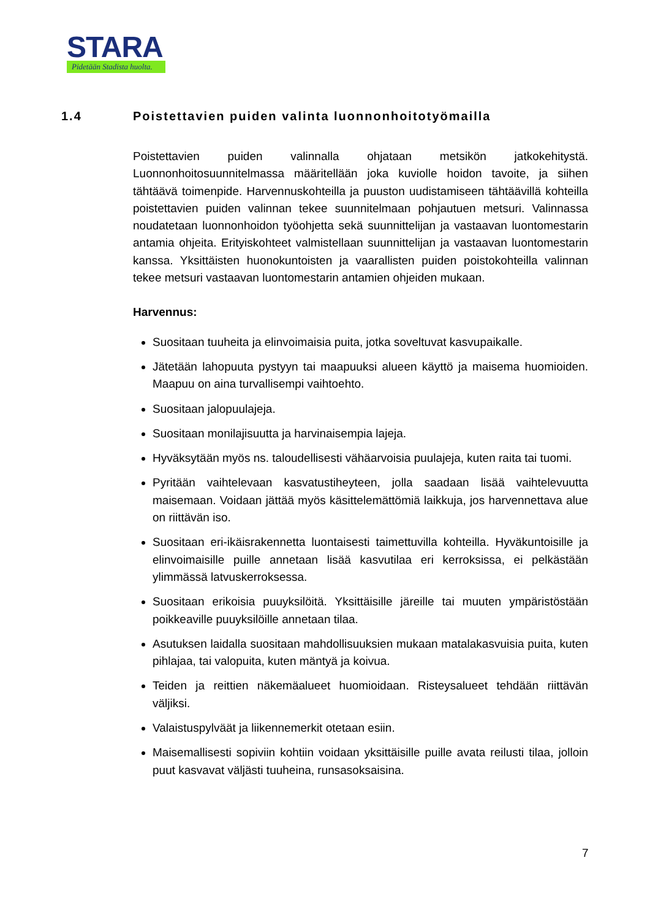STARA
Pidetään Stadista huolta.
1.4 Poistettavien puiden valinta luonnonhoitotyömailla
Poistettavien puiden valinnalla ohjataan metsikön jatkokehitystä. Luonnonhoitosuunnitelmassa määritellään joka kuviolle hoidon tavoite, ja siihen tähtäävä toimenpide. Harvennuskohteilla ja puuston uudistamiseen tähtäävillä kohteilla poistettavien puiden valinnan tekee suunnitelmaan pohjautuen metsuri. Valinnassa noudatetaan luonnonhoidon työohjetta sekä suunnittelijan ja vastaavan luontomestarin antamia ohjeita. Erityiskohteet valmistellaan suunnittelijan ja vastaavan luontomestarin kanssa. Yksittäisten huonokuntoisten ja vaarallisten puiden poistokohteilla valinnan tekee metsuri vastaavan luontomestarin antamien ohjeiden mukaan.
Harvennus:
Suositaan tuuheita ja elinvoimaisia puita, jotka soveltuvat kasvupaikalle.
Jätetään lahopuuta pystyyn tai maapuuksi alueen käyttö ja maisema huomioiden. Maapuu on aina turvallisempi vaihtoehto.
Suositaan jalopuulajeja.
Suositaan monilajisuutta ja harvinaisempia lajeja.
Hyväksytään myös ns. taloudellisesti vähäarvoisia puulajeja, kuten raita tai tuomi.
Pyritään vaihtelevaan kasvatustiheyteen, jolla saadaan lisää vaihtelevuutta maisemaan. Voidaan jättää myös käsittelemättömiä laikkuja, jos harvennettava alue on riittävän iso.
Suositaan eri-ikäisrakennetta luontaisesti taimettuvilla kohteilla. Hyväkuntoisille ja elinvoimaisille puille annetaan lisää kasvutilaa eri kerroksissa, ei pelkästään ylimmässä latvuskerroksessa.
Suositaan erikoisia puuyksilöitä. Yksittäisille järeille tai muuten ympäristöstään poikkeaville puuyksilöille annetaan tilaa.
Asutuksen laidalla suositaan mahdollisuuksien mukaan matalakasvuisia puita, kuten pihlajaa, tai valopuita, kuten mäntyä ja koivua.
Teiden ja reittien näkemäalueet huomioidaan. Risteysalueet tehdään riittävän väljiksi.
Valaistuspylväät ja liikennemerkit otetaan esiin.
Maisemallisesti sopiviin kohtiin voidaan yksittäisille puille avata reilusti tilaa, jolloin puut kasvavat väljästi tuuheina, runsasoksaisina.
7